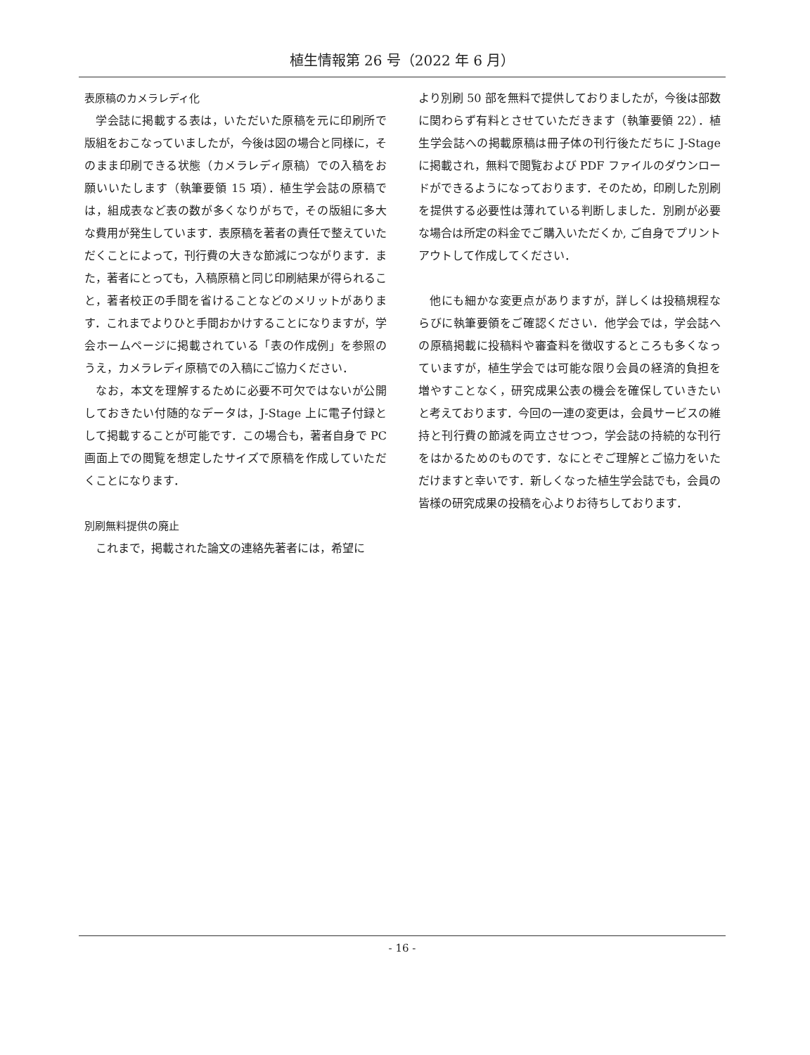植生情報第 26 号（2022 年 6 月）
表原稿のカメラレディ化
学会誌に掲載する表は，いただいた原稿を元に印刷所で版組をおこなっていましたが，今後は図の場合と同様に，そのまま印刷できる状態（カメラレディ原稿）での入稿をお願いいたします（執筆要領 15 項）．植生学会誌の原稿では，組成表など表の数が多くなりがちで，その版組に多大な費用が発生しています．表原稿を著者の責任で整えていただくことによって，刊行費の大きな節減につながります．また，著者にとっても，入稿原稿と同じ印刷結果が得られること，著者校正の手間を省けることなどのメリットがあります．これまでよりひと手間おかけすることになりますが，学会ホームページに掲載されている「表の作成例」を参照のうえ，カメラレディ原稿での入稿にご協力ください．
なお，本文を理解するために必要不可欠ではないが公開しておきたい付随的なデータは，J-Stage 上に電子付録として掲載することが可能です．この場合も，著者自身で PC 画面上での閲覧を想定したサイズで原稿を作成していただくことになります．
別刷無料提供の廃止
これまで，掲載された論文の連絡先著者には，希望に
より別刷 50 部を無料で提供しておりましたが，今後は部数に関わらず有料とさせていただきます（執筆要領 22）．植生学会誌への掲載原稿は冊子体の刊行後ただちに J-Stage に掲載され，無料で閲覧および PDF ファイルのダウンロードができるようになっております．そのため，印刷した別刷を提供する必要性は薄れている判断しました．別刷が必要な場合は所定の料金でご購入いただくか, ご自身でプリントアウトして作成してください．
他にも細かな変更点がありますが，詳しくは投稿規程ならびに執筆要領をご確認ください．他学会では，学会誌への原稿掲載に投稿料や審査料を徴収するところも多くなっていますが，植生学会では可能な限り会員の経済的負担を増やすことなく，研究成果公表の機会を確保していきたいと考えております．今回の一連の変更は，会員サービスの維持と刊行費の節減を両立させつつ，学会誌の持続的な刊行をはかるためのものです．なにとぞご理解とご協力をいただけますと幸いです．新しくなった植生学会誌でも，会員の皆様の研究成果の投稿を心よりお待ちしております．
- 16 -